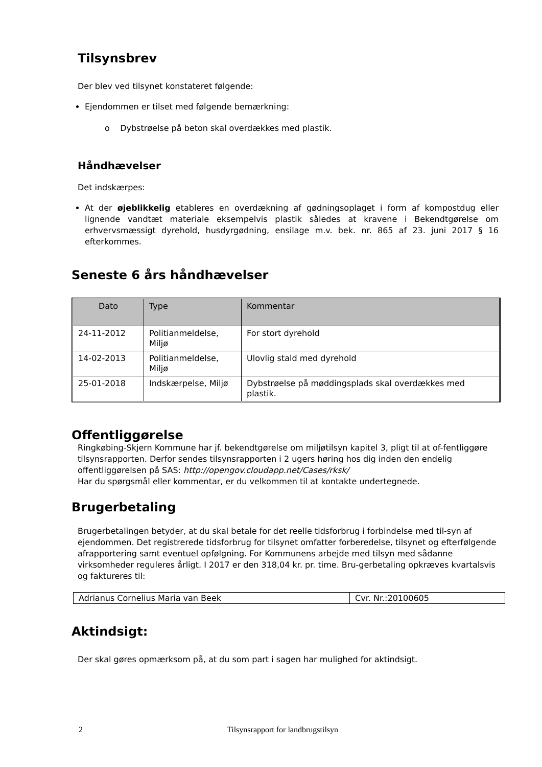Tilsynsbrev
Der blev ved tilsynet konstateret følgende:
Ejendommen er tilset med følgende bemærkning:
o Dybstrøelse på beton skal overdækkes med plastik.
Håndhævelser
Det indskærpes:
At der øjeblikkelig etableres en overdækning af gødningsoplaget i form af kompostdug eller lignende vandtæt materiale eksempelvis plastik således at kravene i Bekendtgørelse om erhvervsmæssigt dyrehold, husdyrgødning, ensilage m.v. bek. nr. 865 af 23. juni 2017 § 16 efterkommes.
Seneste 6 års håndhævelser
| Dato | Type | Kommentar |
| --- | --- | --- |
| 24-11-2012 | Politianmeldelse, Miljø | For stort dyrehold |
| 14-02-2013 | Politianmeldelse, Miljø | Ulovlig stald med dyrehold |
| 25-01-2018 | Indskærpelse, Miljø | Dybstrøelse på møddingsplads skal overdækkes med plastik. |
Offentliggørelse
Ringkøbing-Skjern Kommune har jf. bekendtgørelse om miljøtilsyn kapitel 3, pligt til at of-fentliggøre tilsynsrapporten. Derfor sendes tilsynsrapporten i 2 ugers høring hos dig inden den endelig offentliggørelsen på SAS: http://opengov.cloudapp.net/Cases/rksk/
Har du spørgsmål eller kommentar, er du velkommen til at kontakte undertegnede.
Brugerbetaling
Brugerbetalingen betyder, at du skal betale for det reelle tidsforbrug i forbindelse med til-syn af ejendommen. Det registrerede tidsforbrug for tilsynet omfatter forberedelse, tilsynet og efterfølgende afrapportering samt eventuel opfølgning. For Kommunens arbejde med tilsyn med sådanne virksomheder reguleres årligt. I 2017 er den 318,04 kr. pr. time. Bru-gerbetaling opkræves kvartalsvis og faktureres til:
| Adrianus Cornelius Maria van Beek | Cvr. Nr.:20100605 |
Aktindsigt:
Der skal gøres opmærksom på, at du som part i sagen har mulighed for aktindsigt.
2 Tilsynsrapport for landbrugstilsyn